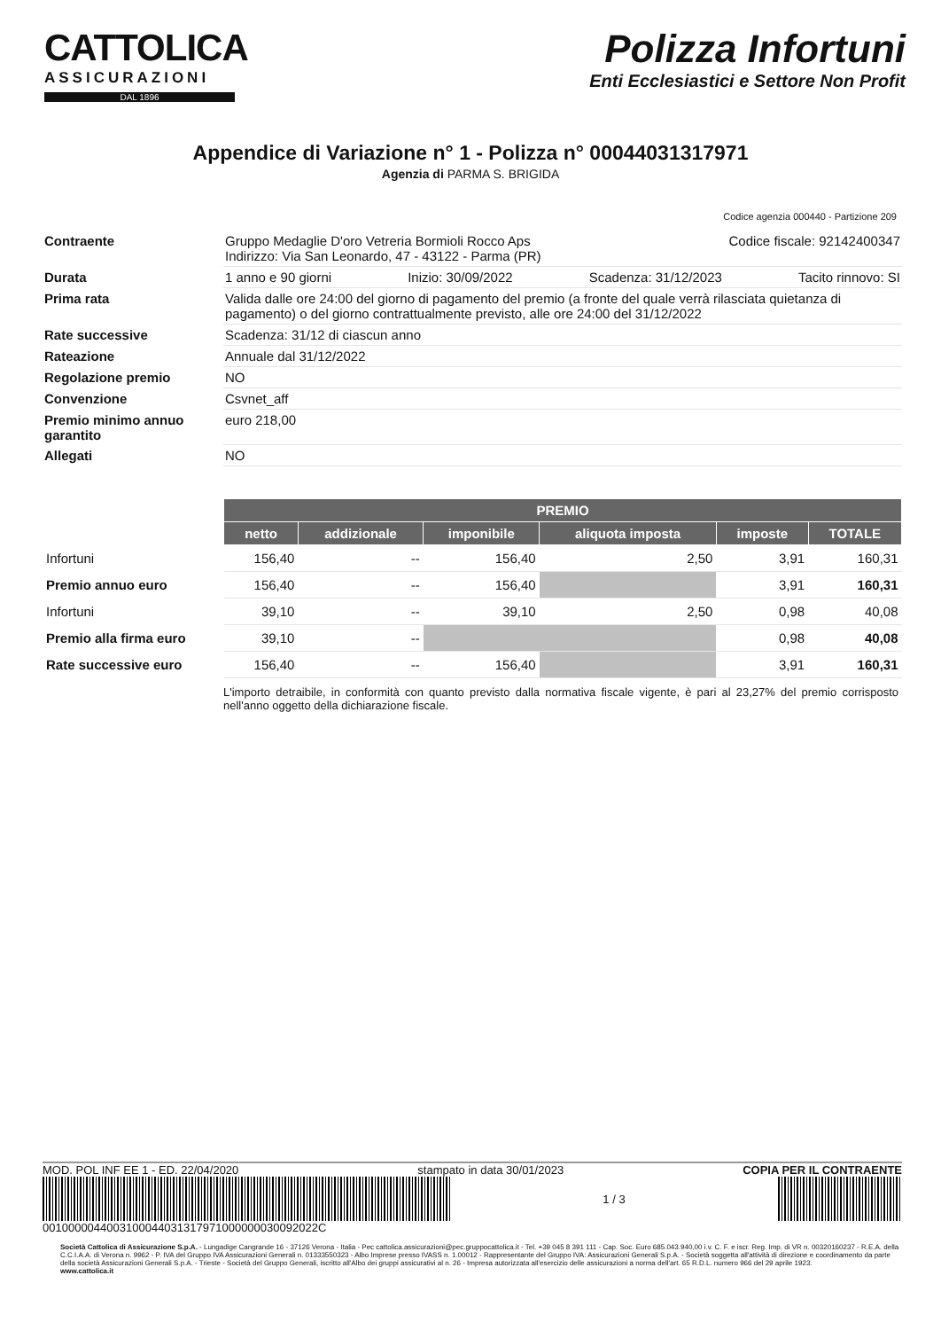CATTOLICA
ASSICURAZIONI
DAL 1896
Polizza Infortuni
Enti Ecclesiastici e Settore Non Profit
Appendice di Variazione n° 1 - Polizza n° 00044031317971
Agenzia di PARMA S. BRIGIDA
Codice agenzia 000440 - Partizione 209
| Contraente | Gruppo Medaglie D'oro Vetreria Bormioli Rocco Aps Codice fiscale: 92142400347 Indirizzo: Via San Leonardo, 47 - 43122 - Parma (PR) |
| Durata | 1 anno e 90 giorni Inizio: 30/09/2022 Scadenza: 31/12/2023 Tacito rinnovo: SI |
| Prima rata | Valida dalle ore 24:00 del giorno di pagamento del premio (a fronte del quale verrà rilasciata quietanza di pagamento) o del giorno contrattualmente previsto, alle ore 24:00 del 31/12/2022 |
| Rate successive | Scadenza: 31/12 di ciascun anno |
| Rateazione | Annuale dal 31/12/2022 |
| Regolazione premio | NO |
| Convenzione | Csvnet_aff |
| Premio minimo annuo garantito | euro 218,00 |
| Allegati | NO |
| | PREMIO | | | | | |
| | netto | addizionale | imponibile | aliquota imposta | imposte | TOTALE |
| Infortuni | 156,40 | -- | 156,40 | 2,50 | 3,91 | 160,31 |
| Premio annuo euro | 156,40 | -- | 156,40 | | 3,91 | 160,31 |
| Infortuni | 39,10 | -- | 39,10 | 2,50 | 0,98 | 40,08 |
| Premio alla firma euro | 39,10 | -- | | | 0,98 | 40,08 |
| Rate successive euro | 156,40 | -- | 156,40 | | 3,91 | 160,31 |
L'importo detraibile, in conformità con quanto previsto dalla normativa fiscale vigente, è pari al 23,27% del premio corrisposto nell'anno oggetto della dichiarazione fiscale.
MOD. POL INF EE 1 - ED. 22/04/2020 stampato in data 30/01/2023 COPIA PER IL CONTRAENTE
1 / 3
001000004400310004403131797100000003009202​2C
Società Cattolica di Assicurazione S.p.A. - Lungadige Cangrande 16 - 37126 Verona - Italia - Pec cattolica.assicurazioni@pec.gruppocattolica.it - Tel. +39 045 8 391 111 - Cap. Soc. Euro 685.043.940,00 i.v. C. F. e iscr. Reg. Imp. di VR n. 00320160237 - R.E.A. della C.C.I.A.A. di Verona n. 9962 - P. IVA del Gruppo IVA Assicurazioni Generali n. 01333550323 - Albo Imprese presso IVASS n. 1.00012 - Rappresentante del Gruppo IVA: Assicurazioni Generali S.p.A. - Società soggetta all'attività di direzione e coordinamento da parte della società Assicurazioni Generali S.p.A. - Trieste - Società del Gruppo Generali, iscritto all'Albo dei gruppi assicurativi al n. 26 - Impresa autorizzata all'esercizio delle assicurazioni a norma dell'art. 65 R.D.L. numero 966 del 29 aprile 1923.
www.cattolica.it